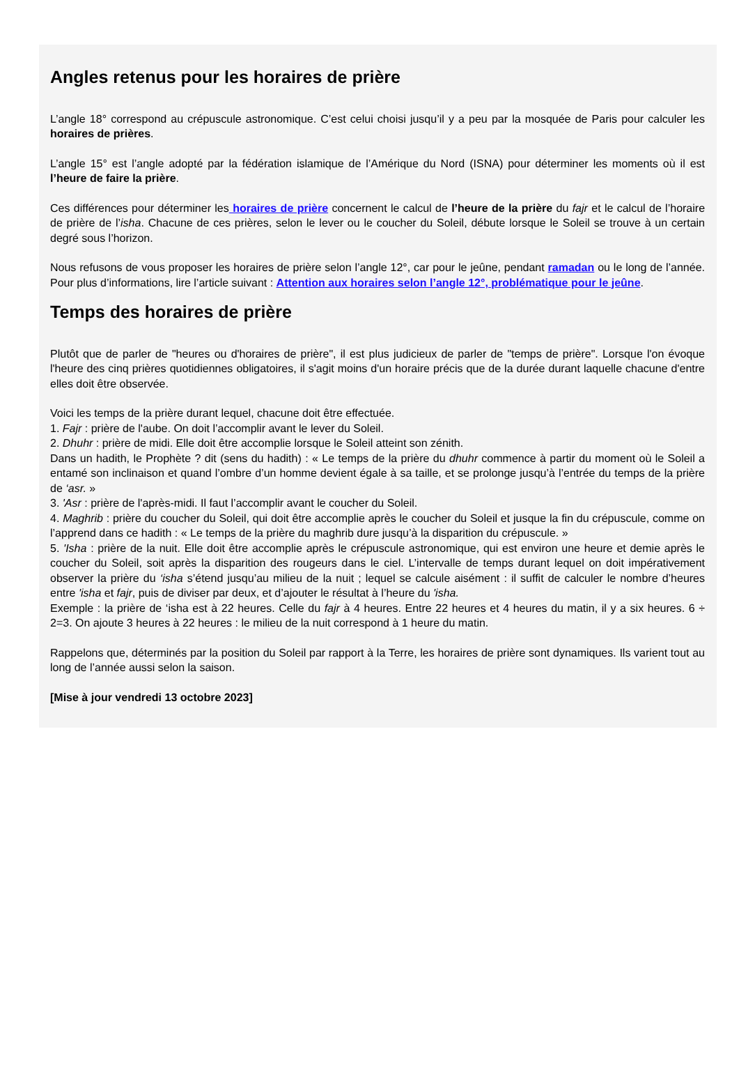Angles retenus pour les horaires de prière
L’angle 18° correspond au crépuscule astronomique. C’est celui choisi jusqu’il y a peu par la mosquée de Paris pour calculer les horaires de prières.
L’angle 15° est l’angle adopté par la fédération islamique de l’Amérique du Nord (ISNA) pour déterminer les moments où il est l’heure de faire la prière.
Ces différences pour déterminer les horaires de prière concernent le calcul de l’heure de la prière du fajr et le calcul de l’horaire de prière de l’isha. Chacune de ces prières, selon le lever ou le coucher du Soleil, débute lorsque le Soleil se trouve à un certain degré sous l’horizon.
Nous refusons de vous proposer les horaires de prière selon l’angle 12°, car pour le jeûne, pendant ramadan ou le long de l’année. Pour plus d’informations, lire l’article suivant : Attention aux horaires selon l’angle 12°, problématique pour le jeûne.
Temps des horaires de prière
Plutôt que de parler de "heures ou d'horaires de prière", il est plus judicieux de parler de "temps de prière". Lorsque l'on évoque l'heure des cinq prières quotidiennes obligatoires, il s'agit moins d'un horaire précis que de la durée durant laquelle chacune d'entre elles doit être observée.
Voici les temps de la prière durant lequel, chacune doit être effectuée.
1. Fajr : prière de l'aube. On doit l’accomplir avant le lever du Soleil.
2. Dhuhr : prière de midi. Elle doit être accomplie lorsque le Soleil atteint son zénith.
Dans un hadith, le Prophète ? dit (sens du hadith) : « Le temps de la prière du dhuhr commence à partir du moment où le Soleil a entamé son inclinaison et quand l’ombre d’un homme devient égale à sa taille, et se prolonge jusqu’à l’entrée du temps de la prière de ‘asr. »
3. 'Asr : prière de l'après-midi. Il faut l’accomplir avant le coucher du Soleil.
4. Maghrib : prière du coucher du Soleil, qui doit être accomplie après le coucher du Soleil et jusque la fin du crépuscule, comme on l’apprend dans ce hadith : « Le temps de la prière du maghrib dure jusqu’à la disparition du crépuscule. »
5. 'Isha : prière de la nuit. Elle doit être accomplie après le crépuscule astronomique, qui est environ une heure et demie après le coucher du Soleil, soit après la disparition des rougeurs dans le ciel. L’intervalle de temps durant lequel on doit impérativement observer la prière du ‘isha s’étend jusqu’au milieu de la nuit ; lequel se calcule aisément : il suffit de calculer le nombre d’heures entre 'isha et fajr, puis de diviser par deux, et d’ajouter le résultat à l’heure du 'isha.
Exemple : la prière de ‘isha est à 22 heures. Celle du fajr à 4 heures. Entre 22 heures et 4 heures du matin, il y a six heures. 6 ÷ 2=3. On ajoute 3 heures à 22 heures : le milieu de la nuit correspond à 1 heure du matin.
Rappelons que, déterminés par la position du Soleil par rapport à la Terre, les horaires de prière sont dynamiques. Ils varient tout au long de l’année aussi selon la saison.
[Mise à jour vendredi 13 octobre 2023]